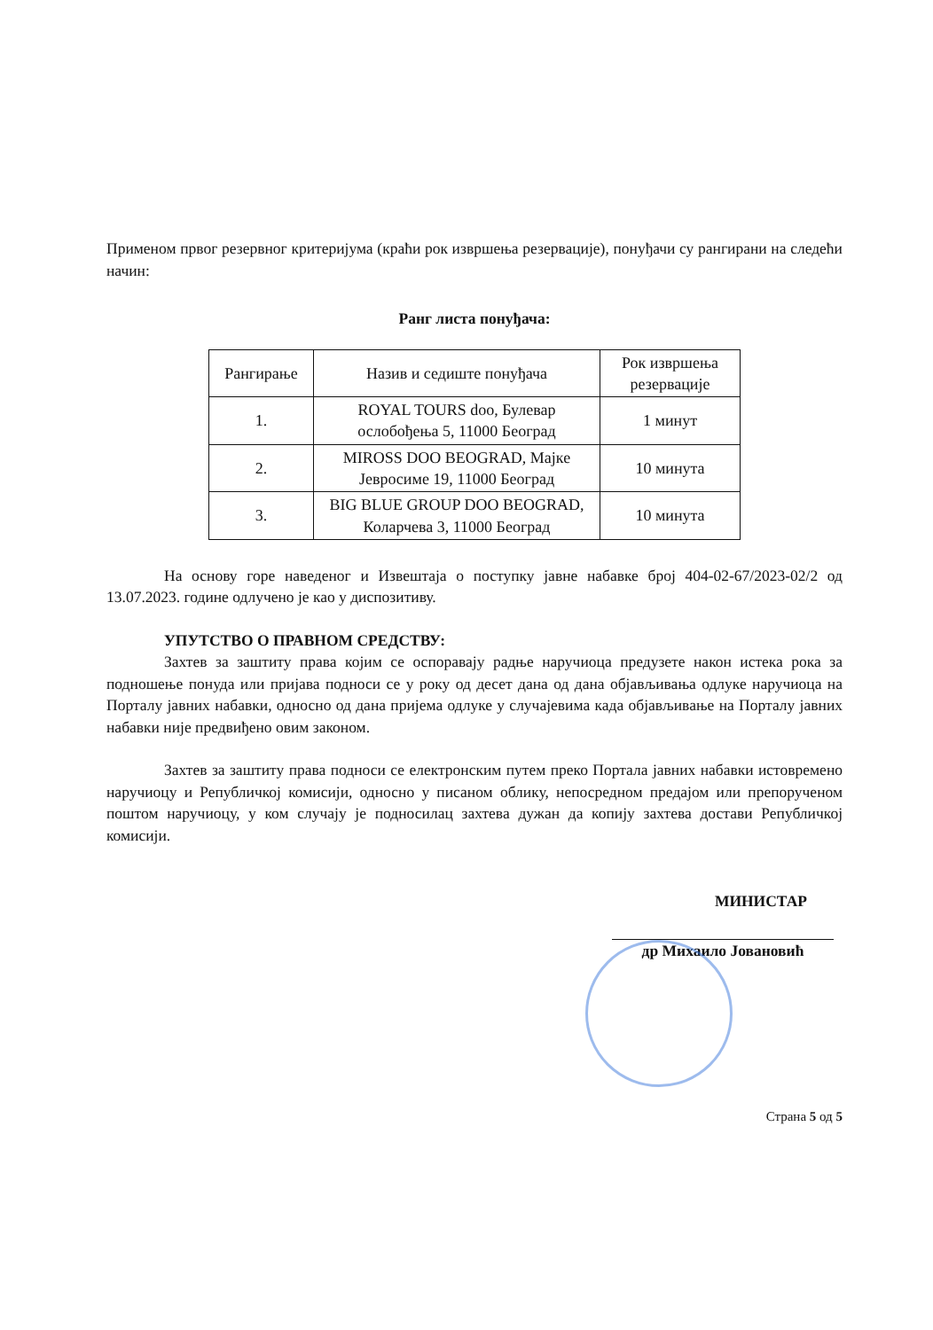Применом првог резервног критеријума (краћи рок извршења резервације), понуђачи су рангирани на следећи начин:
Ранг листа понуђача:
| Рангирање | Назив и седиште понуђача | Рок извршења резервације |
| 1. | ROYAL TOURS doo, Булевар ослобођења 5, 11000 Београд | 1 минут |
| 2. | MIROSS DOO BEOGRAD, Мајке Јевросиме 19, 11000 Београд | 10 минута |
| 3. | BIG BLUE GROUP DOO BEOGRAD, Коларчева 3, 11000 Београд | 10 минута |
На основу горе наведеног и Извештаја о поступку јавне набавке број 404-02-67/2023-02/2 од 13.07.2023. године одлучено је као у диспозитиву.
УПУТСТВО О ПРАВНОМ СРЕДСТВУ:
Захтев за заштиту права којим се оспоравају радње наручиоца предузете након истека рока за подношење понуда или пријава подноси се у року од десет дана од дана објављивања одлуке наручиоца на Порталу јавних набавки, односно од дана пријема одлуке у случајевима када објављивање на Порталу јавних набавки није предвиђено овим законом.
Захтев за заштиту права подноси се електронским путем преко Портала јавних набавки истовремено наручиоцу и Републичкој комисији, односно у писаном облику, непосредном предајом или препорученом поштом наручиоцу, у ком случају је подносилац захтева дужан да копију захтева достави Републичкој комисији.
МИНИСТАР
др Михаило Јовановић
Страна 5 од 5